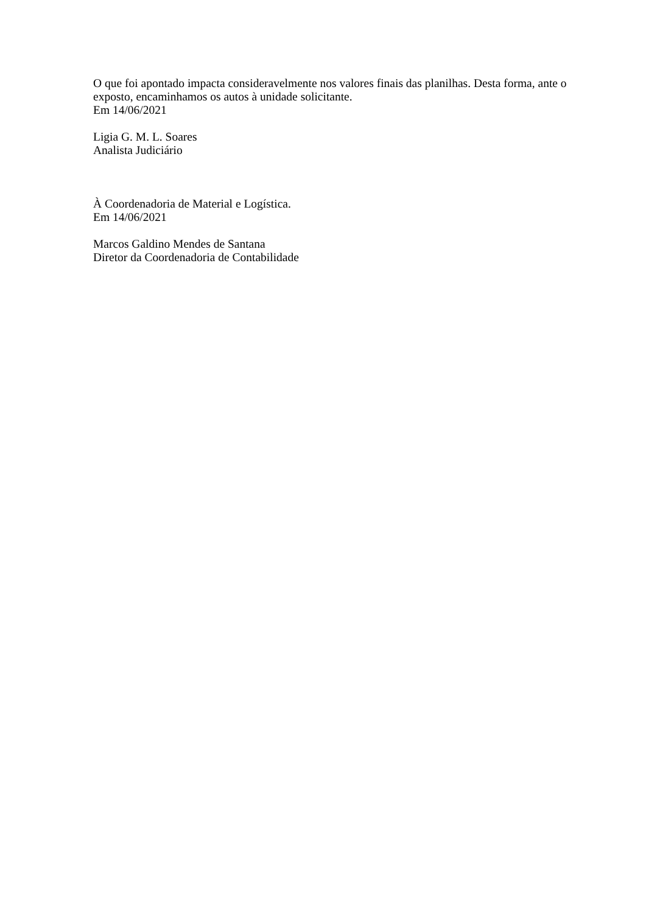O que foi apontado impacta consideravelmente nos valores finais das planilhas. Desta forma, ante o exposto, encaminhamos os autos à unidade solicitante.
Em 14/06/2021
Ligia G. M. L. Soares
Analista Judiciário
À Coordenadoria de Material e Logística.
Em 14/06/2021
Marcos Galdino Mendes de Santana
Diretor da Coordenadoria de Contabilidade